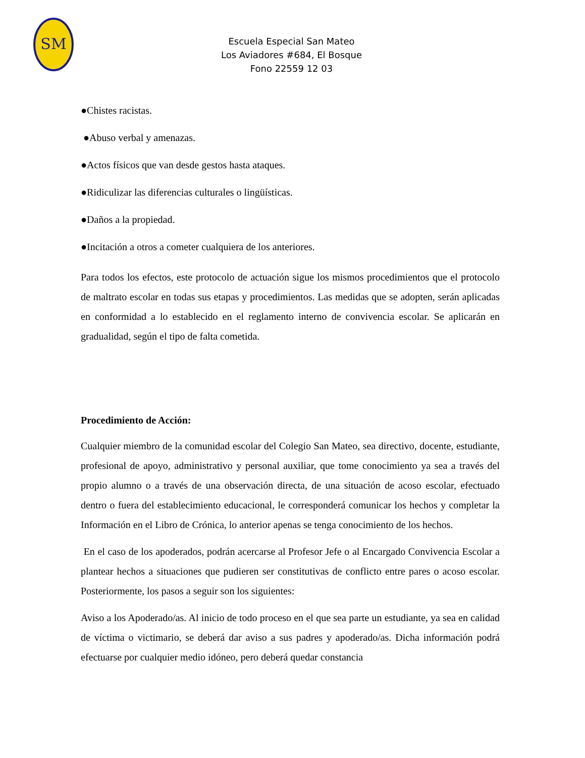SM
Escuela Especial San Mateo
Los Aviadores #684, El Bosque
Fono 22559 12 03
●Chistes racistas.
●Abuso verbal y amenazas.
●Actos físicos que van desde gestos hasta ataques.
●Ridiculizar las diferencias culturales o lingüísticas.
●Daños a la propiedad.
●Incitación a otros a cometer cualquiera de los anteriores.
Para todos los efectos, este protocolo de actuación sigue los mismos procedimientos que el protocolo de maltrato escolar en todas sus etapas y procedimientos. Las medidas que se adopten, serán aplicadas en conformidad a lo establecido en el reglamento interno de convivencia escolar. Se aplicarán en gradualidad, según el tipo de falta cometida.
Procedimiento de Acción:
Cualquier miembro de la comunidad escolar del Colegio San Mateo, sea directivo, docente, estudiante, profesional de apoyo, administrativo y personal auxiliar, que tome conocimiento ya sea a través del propio alumno o a través de una observación directa, de una situación de acoso escolar, efectuado dentro o fuera del establecimiento educacional, le corresponderá comunicar los hechos y completar la Información en el Libro de Crónica, lo anterior apenas se tenga conocimiento de los hechos.
En el caso de los apoderados, podrán acercarse al Profesor Jefe o al Encargado Convivencia Escolar a plantear hechos a situaciones que pudieren ser constitutivas de conflicto entre pares o acoso escolar. Posteriormente, los pasos a seguir son los siguientes:
Aviso a los Apoderado/as. Al inicio de todo proceso en el que sea parte un estudiante, ya sea en calidad de víctima o victimario, se deberá dar aviso a sus padres y apoderado/as. Dicha información podrá efectuarse por cualquier medio idóneo, pero deberá quedar constancia